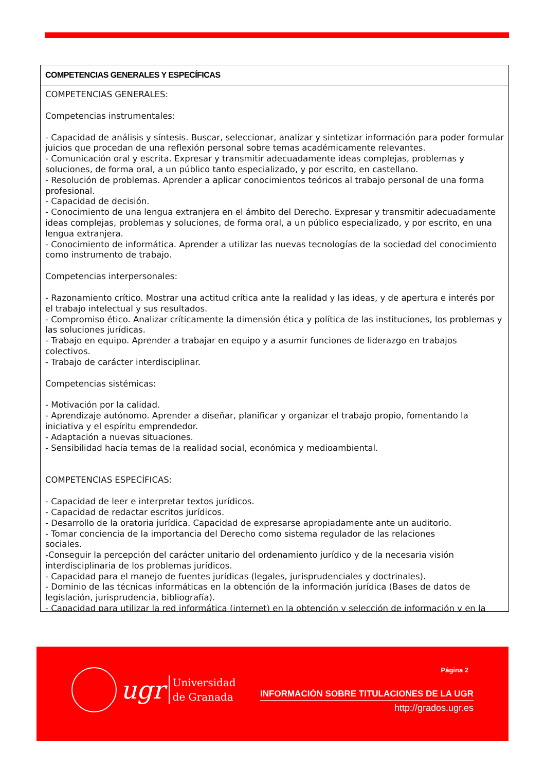COMPETENCIAS GENERALES Y ESPECÍFICAS
COMPETENCIAS GENERALES:
Competencias instrumentales:
- Capacidad de análisis y síntesis. Buscar, seleccionar, analizar y sintetizar información para poder formular juicios que procedan de una reflexión personal sobre temas académicamente relevantes.
- Comunicación oral y escrita. Expresar y transmitir adecuadamente ideas complejas, problemas y soluciones, de forma oral, a un público tanto especializado, y por escrito, en castellano.
- Resolución de problemas. Aprender a aplicar conocimientos teóricos al trabajo personal de una forma profesional.
- Capacidad de decisión.
- Conocimiento de una lengua extranjera en el ámbito del Derecho. Expresar y transmitir adecuadamente ideas complejas, problemas y soluciones, de forma oral, a un público especializado, y por escrito, en una lengua extranjera.
- Conocimiento de informática. Aprender a utilizar las nuevas tecnologías de la sociedad del conocimiento como instrumento de trabajo.
Competencias interpersonales:
- Razonamiento crítico. Mostrar una actitud crítica ante la realidad y las ideas, y de apertura e interés por el trabajo intelectual y sus resultados.
- Compromiso ético. Analizar críticamente la dimensión ética y política de las instituciones, los problemas y las soluciones jurídicas.
- Trabajo en equipo. Aprender a trabajar en equipo y a asumir funciones de liderazgo en trabajos colectivos.
- Trabajo de carácter interdisciplinar.
Competencias sistémicas:
- Motivación por la calidad.
- Aprendizaje autónomo. Aprender a diseñar, planificar y organizar el trabajo propio, fomentando la iniciativa y el espíritu emprendedor.
- Adaptación a nuevas situaciones.
- Sensibilidad hacia temas de la realidad social, económica y medioambiental.
COMPETENCIAS ESPECÍFICAS:
- Capacidad de leer e interpretar textos jurídicos.
- Capacidad de redactar escritos jurídicos.
- Desarrollo de la oratoria jurídica. Capacidad de expresarse apropiadamente ante un auditorio.
- Tomar conciencia de la importancia del Derecho como sistema regulador de las relaciones
sociales.
-Conseguir la percepción del carácter unitario del ordenamiento jurídico y de la necesaria visión interdisciplinaria de los problemas jurídicos.
- Capacidad para el manejo de fuentes jurídicas (legales, jurisprudenciales y doctrinales).
- Dominio de las técnicas informáticas en la obtención de la información jurídica (Bases de datos de legislación, jurisprudencia, bibliografía).
- Capacidad para utilizar la red informática (internet) en la obtención y selección de información y en la
ugr
Universidad
de Granada
Página 2
INFORMACIÓN SOBRE TITULACIONES DE LA UGR
http://grados.ugr.es